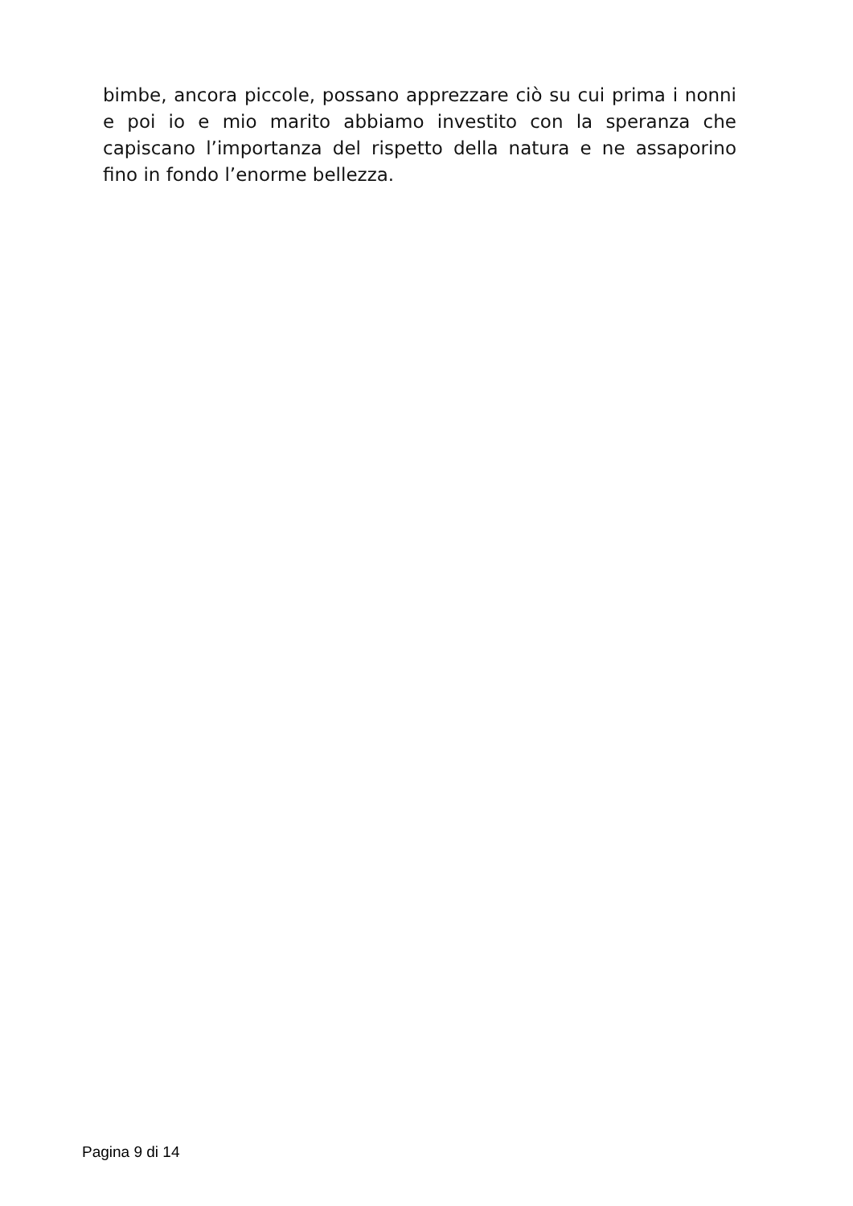bimbe, ancora piccole, possano apprezzare ciò su cui prima i nonni e poi io e mio marito abbiamo investito con la speranza che capiscano l’importanza del rispetto della natura e ne assaporino fino in fondo l’enorme bellezza.
Pagina 9 di 14